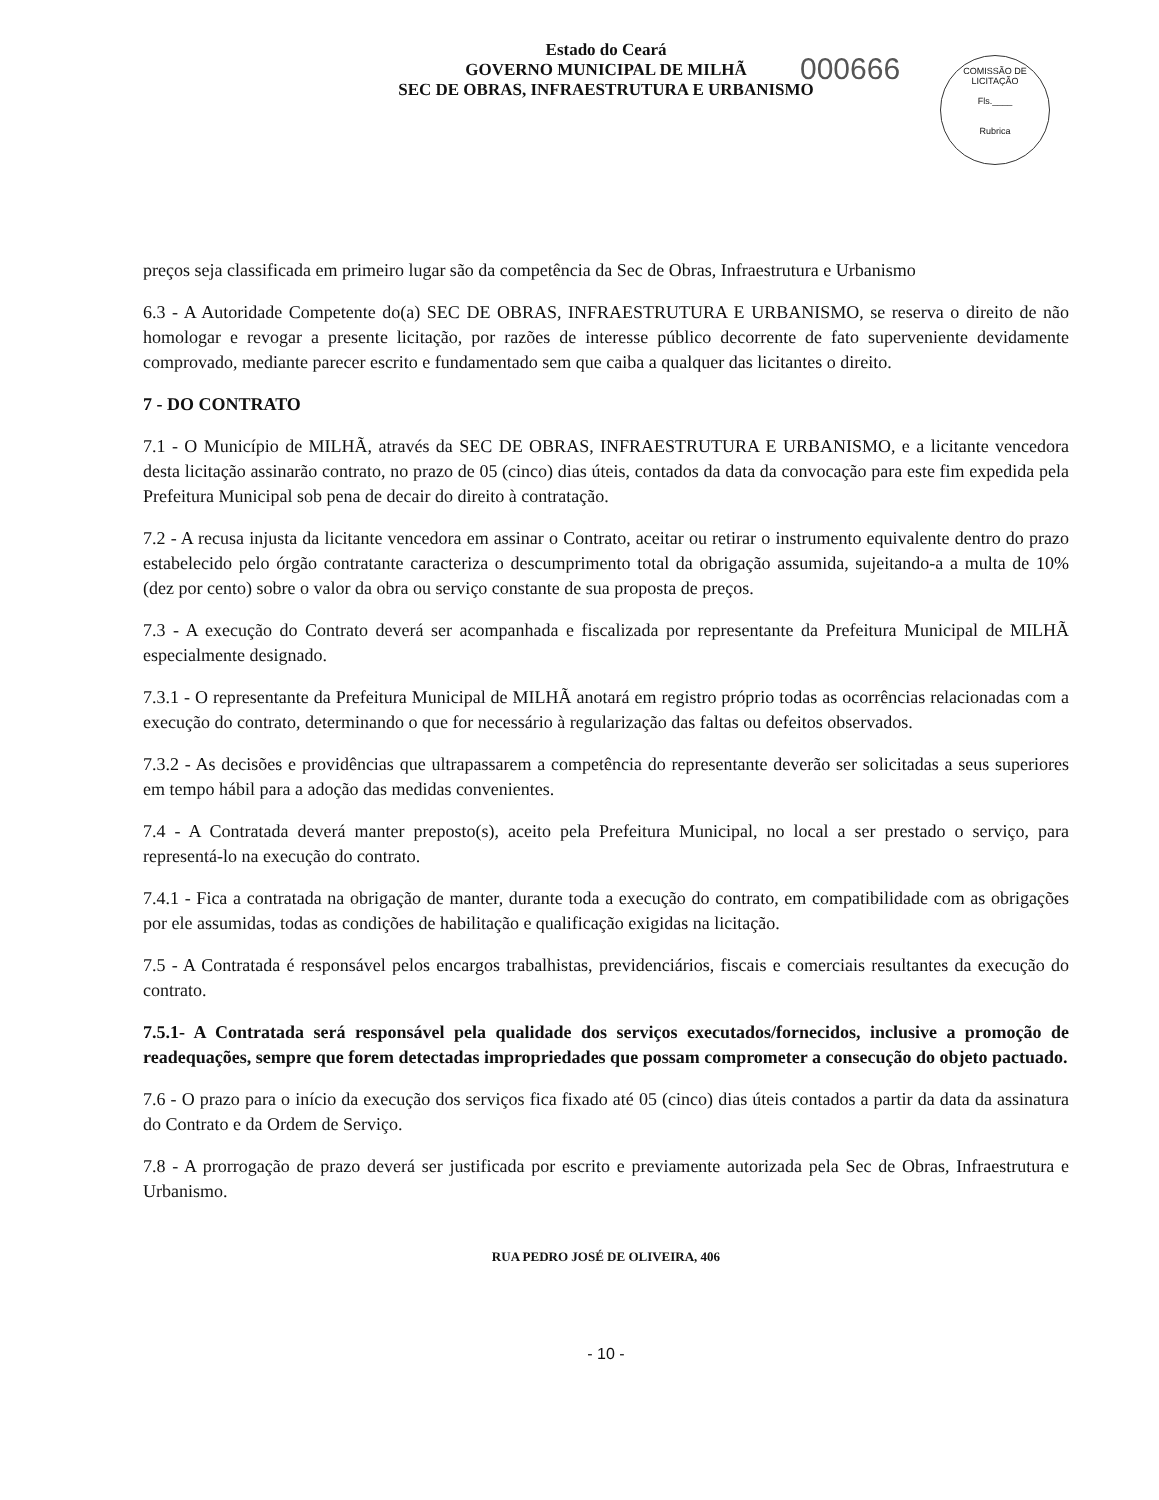Estado do Ceará
GOVERNO MUNICIPAL DE MILHÃ
SEC DE OBRAS, INFRAESTRUTURA E URBANISMO
000666
COMISSÃO DE LICITAÇÃO
Fls.____
Rubrica
preços seja classificada em primeiro lugar são da competência da Sec de Obras, Infraestrutura e Urbanismo
6.3 - A Autoridade Competente do(a) SEC DE OBRAS, INFRAESTRUTURA E URBANISMO, se reserva o direito de não homologar e revogar a presente licitação, por razões de interesse público decorrente de fato superveniente devidamente comprovado, mediante parecer escrito e fundamentado sem que caiba a qualquer das licitantes o direito.
7 - DO CONTRATO
7.1 - O Município de MILHÃ, através da SEC DE OBRAS, INFRAESTRUTURA E URBANISMO, e a licitante vencedora desta licitação assinarão contrato, no prazo de 05 (cinco) dias úteis, contados da data da convocação para este fim expedida pela Prefeitura Municipal sob pena de decair do direito à contratação.
7.2 - A recusa injusta da licitante vencedora em assinar o Contrato, aceitar ou retirar o instrumento equivalente dentro do prazo estabelecido pelo órgão contratante caracteriza o descumprimento total da obrigação assumida, sujeitando-a a multa de 10% (dez por cento) sobre o valor da obra ou serviço constante de sua proposta de preços.
7.3 - A execução do Contrato deverá ser acompanhada e fiscalizada por representante da Prefeitura Municipal de MILHÃ especialmente designado.
7.3.1 - O representante da Prefeitura Municipal de MILHÃ anotará em registro próprio todas as ocorrências relacionadas com a execução do contrato, determinando o que for necessário à regularização das faltas ou defeitos observados.
7.3.2 - As decisões e providências que ultrapassarem a competência do representante deverão ser solicitadas a seus superiores em tempo hábil para a adoção das medidas convenientes.
7.4 - A Contratada deverá manter preposto(s), aceito pela Prefeitura Municipal, no local a ser prestado o serviço, para representá-lo na execução do contrato.
7.4.1 - Fica a contratada na obrigação de manter, durante toda a execução do contrato, em compatibilidade com as obrigações por ele assumidas, todas as condições de habilitação e qualificação exigidas na licitação.
7.5 - A Contratada é responsável pelos encargos trabalhistas, previdenciários, fiscais e comerciais resultantes da execução do contrato.
7.5.1- A Contratada será responsável pela qualidade dos serviços executados/fornecidos, inclusive a promoção de readequações, sempre que forem detectadas impropriedades que possam comprometer a consecução do objeto pactuado.
7.6 - O prazo para o início da execução dos serviços fica fixado até 05 (cinco) dias úteis contados a partir da data da assinatura do Contrato e da Ordem de Serviço.
7.8 - A prorrogação de prazo deverá ser justificada por escrito e previamente autorizada pela Sec de Obras, Infraestrutura e Urbanismo.
RUA PEDRO JOSÉ DE OLIVEIRA, 406
- 10 -